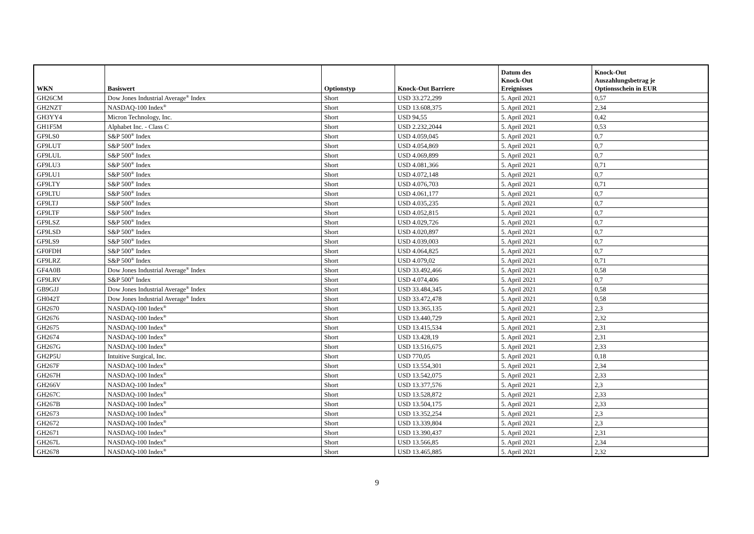| WKN | Basiswert | Optionstyp | Knock-Out Barriere | Datum des Knock-Out Ereignisses | Knock-Out Auszahlungsbetrag je Optionsschein in EUR |
| --- | --- | --- | --- | --- | --- |
| GH26CM | Dow Jones Industrial Average<sup>®</sup> Index | Short | USD 33.272,299 | 5. April 2021 | 0,57 |
| GH2NZT | NASDAQ-100 Index<sup>®</sup> | Short | USD 13.608,375 | 5. April 2021 | 2,34 |
| GH3YY4 | Micron Technology, Inc. | Short | USD 94,55 | 5. April 2021 | 0,42 |
| GH1F5M | Alphabet Inc. - Class C | Short | USD 2.232,2044 | 5. April 2021 | 0,53 |
| GF9LS0 | S&P 500<sup>®</sup> Index | Short | USD 4.059,045 | 5. April 2021 | 0,7 |
| GF9LUT | S&P 500<sup>®</sup> Index | Short | USD 4.054,869 | 5. April 2021 | 0,7 |
| GF9LUL | S&P 500<sup>®</sup> Index | Short | USD 4.069,899 | 5. April 2021 | 0,7 |
| GF9LU3 | S&P 500<sup>®</sup> Index | Short | USD 4.081,366 | 5. April 2021 | 0,71 |
| GF9LU1 | S&P 500<sup>®</sup> Index | Short | USD 4.072,148 | 5. April 2021 | 0,7 |
| GF9LTY | S&P 500<sup>®</sup> Index | Short | USD 4.076,703 | 5. April 2021 | 0,71 |
| GF9LTU | S&P 500<sup>®</sup> Index | Short | USD 4.061,177 | 5. April 2021 | 0,7 |
| GF9LTJ | S&P 500<sup>®</sup> Index | Short | USD 4.035,235 | 5. April 2021 | 0,7 |
| GF9LTF | S&P 500<sup>®</sup> Index | Short | USD 4.052,815 | 5. April 2021 | 0,7 |
| GF9LSZ | S&P 500<sup>®</sup> Index | Short | USD 4.029,726 | 5. April 2021 | 0,7 |
| GF9LSD | S&P 500<sup>®</sup> Index | Short | USD 4.020,897 | 5. April 2021 | 0,7 |
| GF9LS9 | S&P 500<sup>®</sup> Index | Short | USD 4.039,003 | 5. April 2021 | 0,7 |
| GF0FDH | S&P 500<sup>®</sup> Index | Short | USD 4.064,825 | 5. April 2021 | 0,7 |
| GF9LRZ | S&P 500<sup>®</sup> Index | Short | USD 4.079,02 | 5. April 2021 | 0,71 |
| GF4A0B | Dow Jones Industrial Average<sup>®</sup> Index | Short | USD 33.492,466 | 5. April 2021 | 0,58 |
| GF9LRV | S&P 500<sup>®</sup> Index | Short | USD 4.074,406 | 5. April 2021 | 0,7 |
| GB9GJJ | Dow Jones Industrial Average<sup>®</sup> Index | Short | USD 33.484,345 | 5. April 2021 | 0,58 |
| GH042T | Dow Jones Industrial Average<sup>®</sup> Index | Short | USD 33.472,478 | 5. April 2021 | 0,58 |
| GH2670 | NASDAQ-100 Index<sup>®</sup> | Short | USD 13.365,135 | 5. April 2021 | 2,3 |
| GH2676 | NASDAQ-100 Index<sup>®</sup> | Short | USD 13.440,729 | 5. April 2021 | 2,32 |
| GH2675 | NASDAQ-100 Index<sup>®</sup> | Short | USD 13.415,534 | 5. April 2021 | 2,31 |
| GH2674 | NASDAQ-100 Index<sup>®</sup> | Short | USD 13.428,19 | 5. April 2021 | 2,31 |
| GH267G | NASDAQ-100 Index<sup>®</sup> | Short | USD 13.516,675 | 5. April 2021 | 2,33 |
| GH2P5U | Intuitive Surgical, Inc. | Short | USD 770,05 | 5. April 2021 | 0,18 |
| GH267F | NASDAQ-100 Index<sup>®</sup> | Short | USD 13.554,301 | 5. April 2021 | 2,34 |
| GH267H | NASDAQ-100 Index<sup>®</sup> | Short | USD 13.542,075 | 5. April 2021 | 2,33 |
| GH266V | NASDAQ-100 Index<sup>®</sup> | Short | USD 13.377,576 | 5. April 2021 | 2,3 |
| GH267C | NASDAQ-100 Index<sup>®</sup> | Short | USD 13.528,872 | 5. April 2021 | 2,33 |
| GH267B | NASDAQ-100 Index<sup>®</sup> | Short | USD 13.504,175 | 5. April 2021 | 2,33 |
| GH2673 | NASDAQ-100 Index<sup>®</sup> | Short | USD 13.352,254 | 5. April 2021 | 2,3 |
| GH2672 | NASDAQ-100 Index<sup>®</sup> | Short | USD 13.339,804 | 5. April 2021 | 2,3 |
| GH2671 | NASDAQ-100 Index<sup>®</sup> | Short | USD 13.390,437 | 5. April 2021 | 2,31 |
| GH267L | NASDAQ-100 Index<sup>®</sup> | Short | USD 13.566,85 | 5. April 2021 | 2,34 |
| GH2678 | NASDAQ-100 Index<sup>®</sup> | Short | USD 13.465,885 | 5. April 2021 | 2,32 |
9